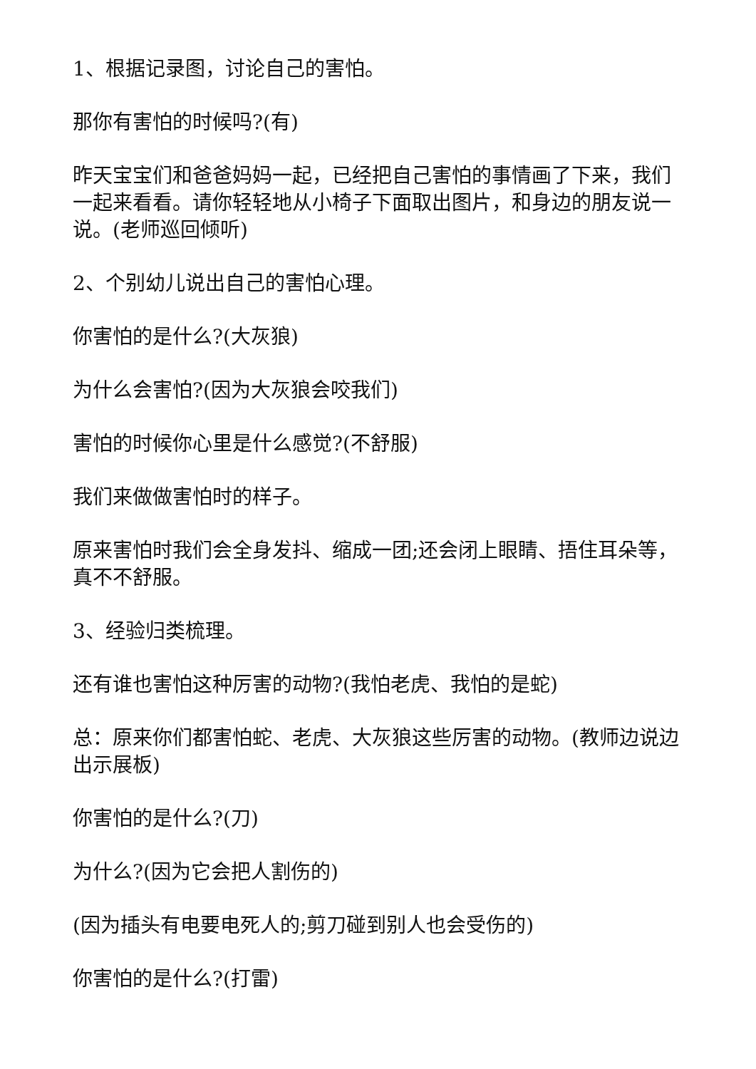1、根据记录图，讨论自己的害怕。
那你有害怕的时候吗?(有)
昨天宝宝们和爸爸妈妈一起，已经把自己害怕的事情画了下来，我们一起来看看。请你轻轻地从小椅子下面取出图片，和身边的朋友说一说。(老师巡回倾听)
2、个别幼儿说出自己的害怕心理。
你害怕的是什么?(大灰狼)
为什么会害怕?(因为大灰狼会咬我们)
害怕的时候你心里是什么感觉?(不舒服)
我们来做做害怕时的样子。
原来害怕时我们会全身发抖、缩成一团;还会闭上眼睛、捂住耳朵等，真不不舒服。
3、经验归类梳理。
还有谁也害怕这种厉害的动物?(我怕老虎、我怕的是蛇)
总：原来你们都害怕蛇、老虎、大灰狼这些厉害的动物。(教师边说边出示展板)
你害怕的是什么?(刀)
为什么?(因为它会把人割伤的)
(因为插头有电要电死人的;剪刀碰到别人也会受伤的)
你害怕的是什么?(打雷)